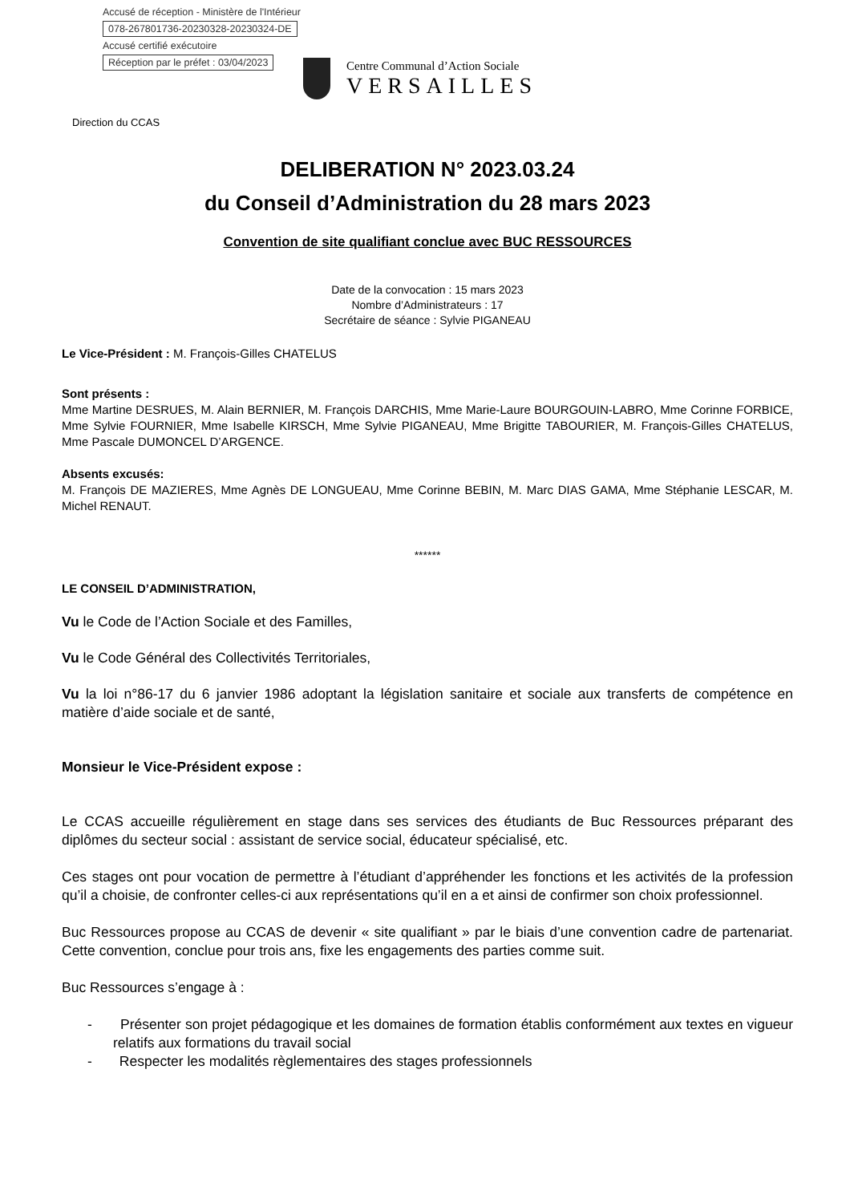Accusé de réception - Ministère de l'Intérieur
078-267801736-20230328-20230324-DE
Accusé certifié exécutoire
Réception par le préfet : 03/04/2023
Centre Communal d’Action Sociale
VERSAILLES
Direction du CCAS
DELIBERATION N° 2023.03.24
du Conseil d’Administration du 28 mars 2023
Convention de site qualifiant conclue avec BUC RESSOURCES
Date de la convocation : 15 mars 2023
Nombre d’Administrateurs : 17
Secrétaire de séance : Sylvie PIGANEAU
Le Vice-Président : M. François-Gilles CHATELUS
Sont présents :
Mme Martine DESRUES, M. Alain BERNIER, M. François DARCHIS, Mme Marie-Laure BOURGOUIN-LABRO, Mme Corinne FORBICE, Mme Sylvie FOURNIER, Mme Isabelle KIRSCH, Mme Sylvie PIGANEAU, Mme Brigitte TABOURIER, M. François-Gilles CHATELUS, Mme Pascale DUMONCEL D’ARGENCE.
Absents excusés:
M. François DE MAZIERES, Mme Agnès DE LONGUEAU, Mme Corinne BEBIN, M. Marc DIAS GAMA, Mme Stéphanie LESCAR, M. Michel RENAUT.
******
LE CONSEIL D’ADMINISTRATION,
Vu le Code de l’Action Sociale et des Familles,
Vu le Code Général des Collectivités Territoriales,
Vu la loi n°86-17 du 6 janvier 1986 adoptant la législation sanitaire et sociale aux transferts de compétence en matière d’aide sociale et de santé,
Monsieur le Vice-Président expose :
Le CCAS accueille régulièrement en stage dans ses services des étudiants de Buc Ressources préparant des diplômes du secteur social : assistant de service social, éducateur spécialisé, etc.
Ces stages ont pour vocation de permettre à l’étudiant d’appréhender les fonctions et les activités de la profession qu’il a choisie, de confronter celles-ci aux représentations qu’il en a et ainsi de confirmer son choix professionnel.
Buc Ressources propose au CCAS de devenir « site qualifiant » par le biais d’une convention cadre de partenariat. Cette convention, conclue pour trois ans, fixe les engagements des parties comme suit.
Buc Ressources s’engage à :
- Présenter son projet pédagogique et les domaines de formation établis conformément aux textes en vigueur relatifs aux formations du travail social
- Respecter les modalités règlementaires des stages professionnels